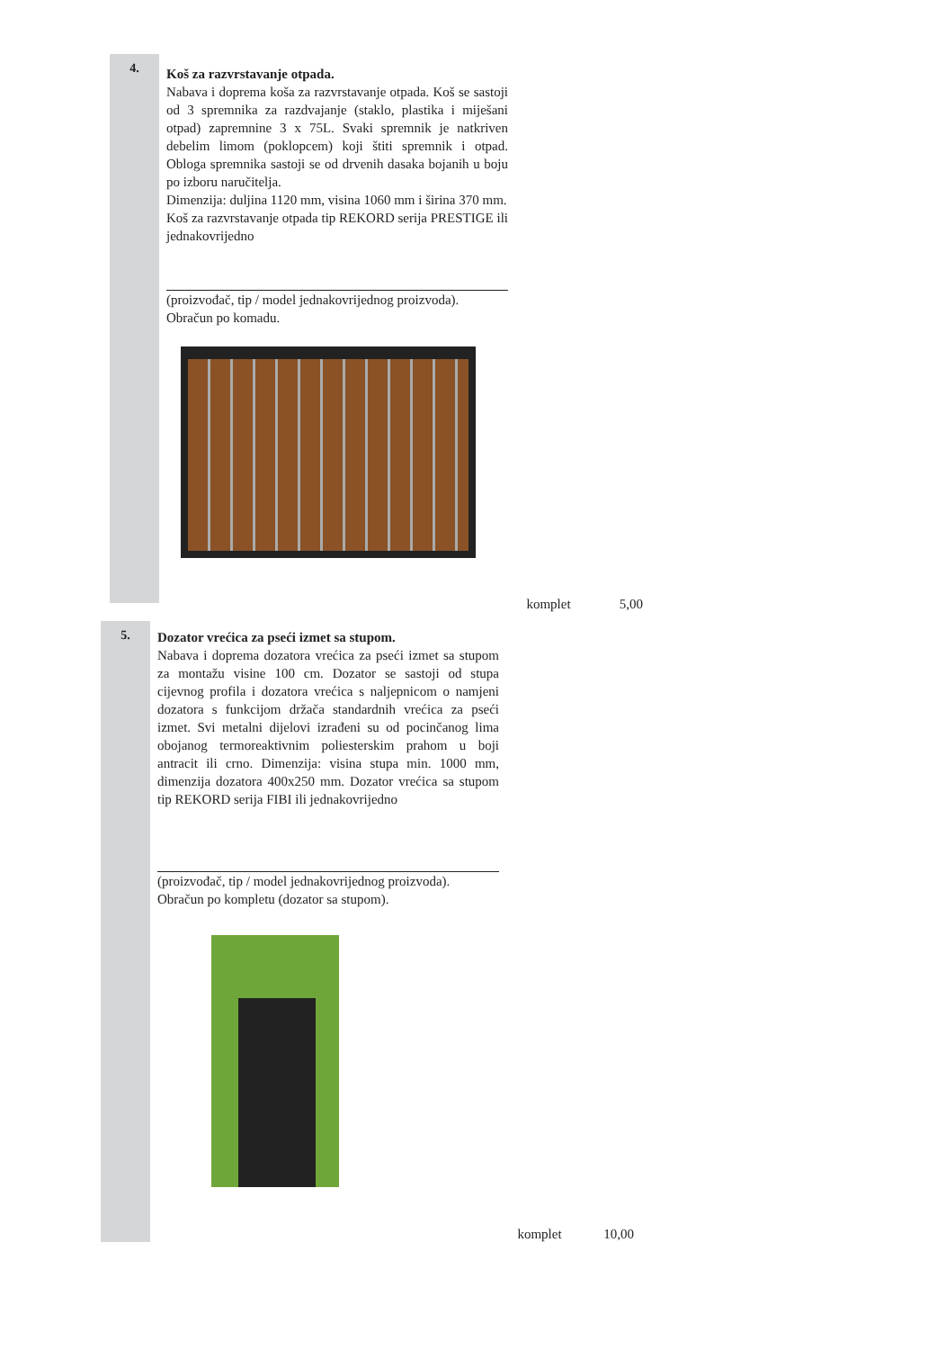4.
Koš za razvrstavanje otpada.
Nabava i doprema koša za razvrstavanje otpada. Koš se sastoji od 3 spremnika za razdvajanje (staklo, plastika i miješani otpad) zapremnine 3 x 75L. Svaki spremnik je natkriven debelim limom (poklopcem) koji štiti spremnik i otpad. Obloga spremnika sastoji se od drvenih dasaka bojanih u boju po izboru naručitelja.
Dimenzija: duljina 1120 mm, visina 1060 mm i širina 370 mm.
Koš za razvrstavanje otpada tip REKORD serija PRESTIGE ili jednakovrijedno
(proizvođač, tip / model jednakovrijednog proizvoda).
Obračun po komadu.
komplet 5,00
5.
Dozator vrećica za pseći izmet sa stupom.
Nabava i doprema dozatora vrećica za pseći izmet sa stupom za montažu visine 100 cm. Dozator se sastoji od stupa cijevnog profila i dozatora vrećica s naljepnicom o namjeni dozatora s funkcijom držača standardnih vrećica za pseći izmet. Svi metalni dijelovi izrađeni su od pocinčanog lima obojanog termoreaktivnim poliesterskim prahom u boji antracit ili crno. Dimenzija: visina stupa min. 1000 mm, dimenzija dozatora 400x250 mm. Dozator vrećica sa stupom tip REKORD serija FIBI ili jednakovrijedno
(proizvođač, tip / model jednakovrijednog proizvoda).
Obračun po kompletu (dozator sa stupom).
komplet 10,00